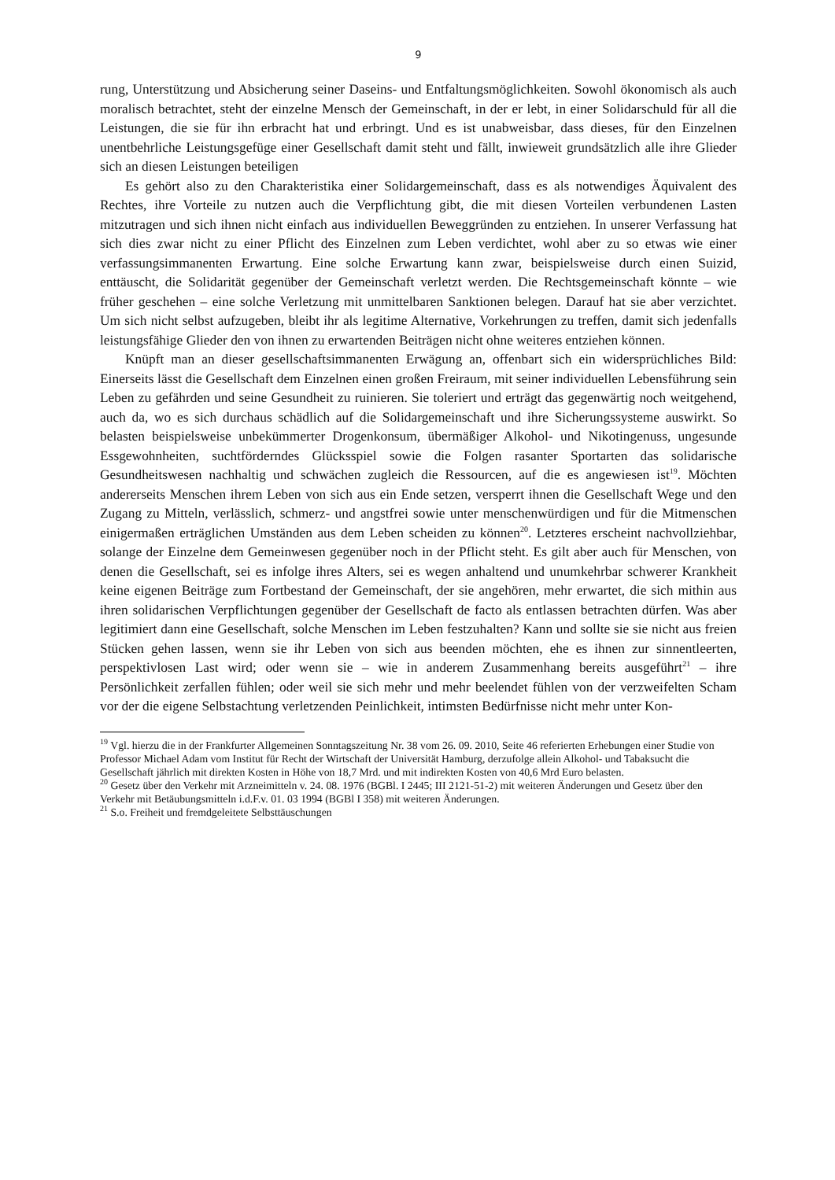9
rung, Unterstützung und Absicherung seiner Daseins- und Entfaltungsmöglichkeiten. Sowohl ökonomisch als auch moralisch betrachtet, steht der einzelne Mensch der Gemeinschaft, in der er lebt, in einer Solidarschuld für all die Leistungen, die sie für ihn erbracht hat und erbringt. Und es ist unabweisbar, dass dieses, für den Einzelnen unentbehrliche Leistungsgefüge einer Gesellschaft damit steht und fällt, inwieweit grundsätzlich alle ihre Glieder sich an diesen Leistungen beteiligen
Es gehört also zu den Charakteristika einer Solidargemeinschaft, dass es als notwendiges Äquivalent des Rechtes, ihre Vorteile zu nutzen auch die Verpflichtung gibt, die mit diesen Vorteilen verbundenen Lasten mitzutragen und sich ihnen nicht einfach aus individuellen Beweggründen zu entziehen. In unserer Verfassung hat sich dies zwar nicht zu einer Pflicht des Einzelnen zum Leben verdichtet, wohl aber zu so etwas wie einer verfassungsimmanenten Erwartung. Eine solche Erwartung kann zwar, beispielsweise durch einen Suizid, enttäuscht, die Solidarität gegenüber der Gemeinschaft verletzt werden. Die Rechtsgemeinschaft könnte – wie früher geschehen – eine solche Verletzung mit unmittelbaren Sanktionen belegen. Darauf hat sie aber verzichtet. Um sich nicht selbst aufzugeben, bleibt ihr als legitime Alternative, Vorkehrungen zu treffen, damit sich jedenfalls leistungsfähige Glieder den von ihnen zu erwartenden Beiträgen nicht ohne weiteres entziehen können.
Knüpft man an dieser gesellschaftsimmanenten Erwägung an, offenbart sich ein widersprüchliches Bild: Einerseits lässt die Gesellschaft dem Einzelnen einen großen Freiraum, mit seiner individuellen Lebensführung sein Leben zu gefährden und seine Gesundheit zu ruinieren. Sie toleriert und erträgt das gegenwärtig noch weitgehend, auch da, wo es sich durchaus schädlich auf die Solidargemeinschaft und ihre Sicherungssysteme auswirkt. So belasten beispielsweise unbekümmerter Drogenkonsum, übermäßiger Alkohol- und Nikotingenuss, ungesunde Essgewohnheiten, suchtförderndes Glücksspiel sowie die Folgen rasanter Sportarten das solidarische Gesundheitswesen nachhaltig und schwächen zugleich die Ressourcen, auf die es angewiesen ist<sup>19</sup>. Möchten andererseits Menschen ihrem Leben von sich aus ein Ende setzen, versperrt ihnen die Gesellschaft Wege und den Zugang zu Mitteln, verlässlich, schmerz- und angstfrei sowie unter menschenwürdigen und für die Mitmenschen einigermaßen erträglichen Umständen aus dem Leben scheiden zu können<sup>20</sup>. Letzteres erscheint nachvollziehbar, solange der Einzelne dem Gemeinwesen gegenüber noch in der Pflicht steht. Es gilt aber auch für Menschen, von denen die Gesellschaft, sei es infolge ihres Alters, sei es wegen anhaltend und unumkehrbar schwerer Krankheit keine eigenen Beiträge zum Fortbestand der Gemeinschaft, der sie angehören, mehr erwartet, die sich mithin aus ihren solidarischen Verpflichtungen gegenüber der Gesellschaft de facto als entlassen betrachten dürfen. Was aber legitimiert dann eine Gesellschaft, solche Menschen im Leben festzuhalten? Kann und sollte sie sie nicht aus freien Stücken gehen lassen, wenn sie ihr Leben von sich aus beenden möchten, ehe es ihnen zur sinnentleerten, perspektivlosen Last wird; oder wenn sie – wie in anderem Zusammenhang bereits ausgeführt<sup>21</sup> – ihre Persönlichkeit zerfallen fühlen; oder weil sie sich mehr und mehr beelendet fühlen von der verzweifelten Scham vor der die eigene Selbstachtung verletzenden Peinlichkeit, intimsten Bedürfnisse nicht mehr unter Kon-
<sup>19</sup> Vgl. hierzu die in der Frankfurter Allgemeinen Sonntagszeitung Nr. 38 vom 26. 09. 2010, Seite 46 referierten Erhebungen einer Studie von Professor Michael Adam vom Institut für Recht der Wirtschaft der Universität Hamburg, derzufolge allein Alkohol- und Tabaksucht die Gesellschaft jährlich mit direkten Kosten in Höhe von 18,7 Mrd. und mit indirekten Kosten von 40,6 Mrd Euro belasten.
<sup>20</sup> Gesetz über den Verkehr mit Arzneimitteln v. 24. 08. 1976 (BGBl. I 2445; III 2121-51-2) mit weiteren Änderungen und Gesetz über den Verkehr mit Betäubungsmitteln i.d.F.v. 01. 03 1994 (BGBl I 358) mit weiteren Änderungen.
<sup>21</sup> S.o. Freiheit und fremdgeleitete Selbsttäuschungen